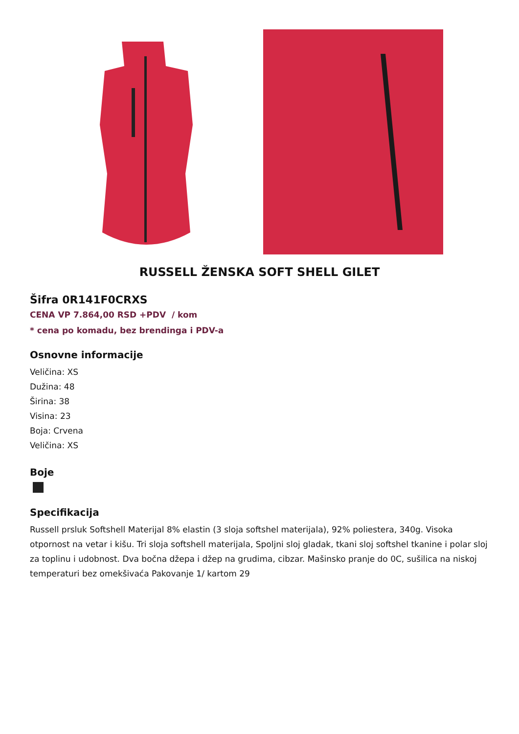RUSSELL ŽENSKA SOFT SHELL GILET
Šifra 0R141F0CRXS
CENA VP 7.864,00 RSD +PDV / kom
* cena po komadu, bez brendinga i PDV-a
Osnovne informacije
Veličina: XS
Dužina: 48
Širina: 38
Visina: 23
Boja: Crvena
Veličina: XS
Boje
Specifikacija
Russell prsluk Softshell Materijal 8% elastin (3 sloja softshel materijala), 92% poliestera, 340g. Visoka otpornost na vetar i kišu. Tri sloja softshell materijala, Spoljni sloj gladak, tkani sloj softshel tkanine i polar sloj za toplinu i udobnost. Dva bočna džepa i džep na grudima, cibzar. Mašinsko pranje do 0C, sušilica na niskoj temperaturi bez omekšivaća Pakovanje 1/ kartom 29